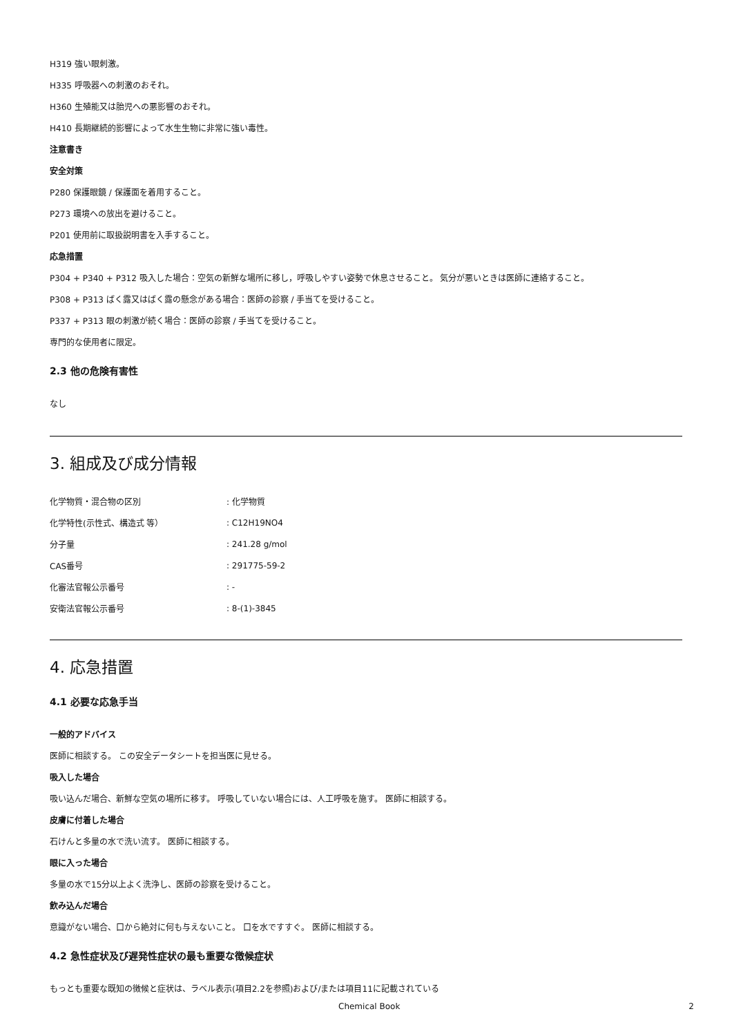H319 強い眼刺激。
H335 呼吸器への刺激のおそれ。
H360 生殖能又は胎児への悪影響のおそれ。
H410 長期継続的影響によって水生生物に非常に強い毒性。
注意書き
安全対策
P280 保護眼鏡 / 保護面を着用すること。
P273 環境への放出を避けること。
P201 使用前に取扱説明書を入手すること。
応急措置
P304 + P340 + P312 吸入した場合：空気の新鮮な場所に移し，呼吸しやすい姿勢で休息させること。 気分が悪いときは医師に連絡すること。
P308 + P313 ばく露又はばく露の懸念がある場合：医師の診察 / 手当てを受けること。
P337 + P313 眼の刺激が続く場合：医師の診察 / 手当てを受けること。
専門的な使用者に限定。
2.3 他の危険有害性
なし
3. 組成及び成分情報
| 化学物質・混合物の区別 | : 化学物質 |
| 化学特性(示性式、構造式 等） | : C12H19NO4 |
| 分子量 | : 241.28 g/mol |
| CAS番号 | : 291775-59-2 |
| 化審法官報公示番号 | : - |
| 安衛法官報公示番号 | : 8-(1)-3845 |
4. 応急措置
4.1 必要な応急手当
一般的アドバイス
医師に相談する。 この安全データシートを担当医に見せる。
吸入した場合
吸い込んだ場合、新鮮な空気の場所に移す。 呼吸していない場合には、人工呼吸を施す。 医師に相談する。
皮膚に付着した場合
石けんと多量の水で洗い流す。 医師に相談する。
眼に入った場合
多量の水で15分以上よく洗浄し、医師の診察を受けること。
飲み込んだ場合
意識がない場合、口から絶対に何も与えないこと。 口を水ですすぐ。 医師に相談する。
4.2 急性症状及び遅発性症状の最も重要な徴候症状
もっとも重要な既知の徴候と症状は、ラベル表示(項目2.2を参照)および/または項目11に記載されている
Chemical Book 2